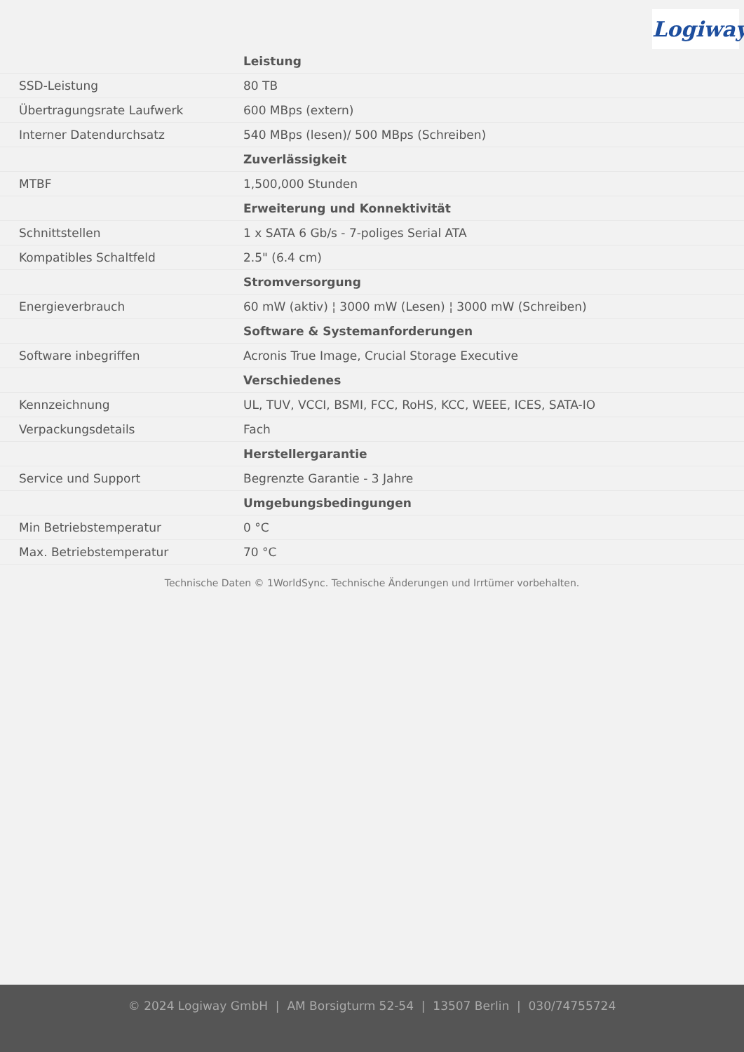Logiway
| | Leistung |
| --- | --- |
| SSD-Leistung | 80 TB |
| Übertragungsrate Laufwerk | 600 MBps (extern) |
| Interner Datendurchsatz | 540 MBps (lesen)/ 500 MBps (Schreiben) |
| | Zuverlässigkeit |
| MTBF | 1,500,000 Stunden |
| | Erweiterung und Konnektivität |
| Schnittstellen | 1 x SATA 6 Gb/s - 7-poliges Serial ATA |
| Kompatibles Schaltfeld | 2.5" (6.4 cm) |
| | Stromversorgung |
| Energieverbrauch | 60 mW (aktiv) ¦ 3000 mW (Lesen) ¦ 3000 mW (Schreiben) |
| | Software & Systemanforderungen |
| Software inbegriffen | Acronis True Image, Crucial Storage Executive |
| | Verschiedenes |
| Kennzeichnung | UL, TUV, VCCI, BSMI, FCC, RoHS, KCC, WEEE, ICES, SATA-IO |
| Verpackungsdetails | Fach |
| | Herstellergarantie |
| Service und Support | Begrenzte Garantie - 3 Jahre |
| | Umgebungsbedingungen |
| Min Betriebstemperatur | 0 °C |
| Max. Betriebstemperatur | 70 °C |
Technische Daten © 1WorldSync. Technische Änderungen und Irrtümer vorbehalten.
© 2024 Logiway GmbH | AM Borsigturm 52-54 | 13507 Berlin | 030/74755724